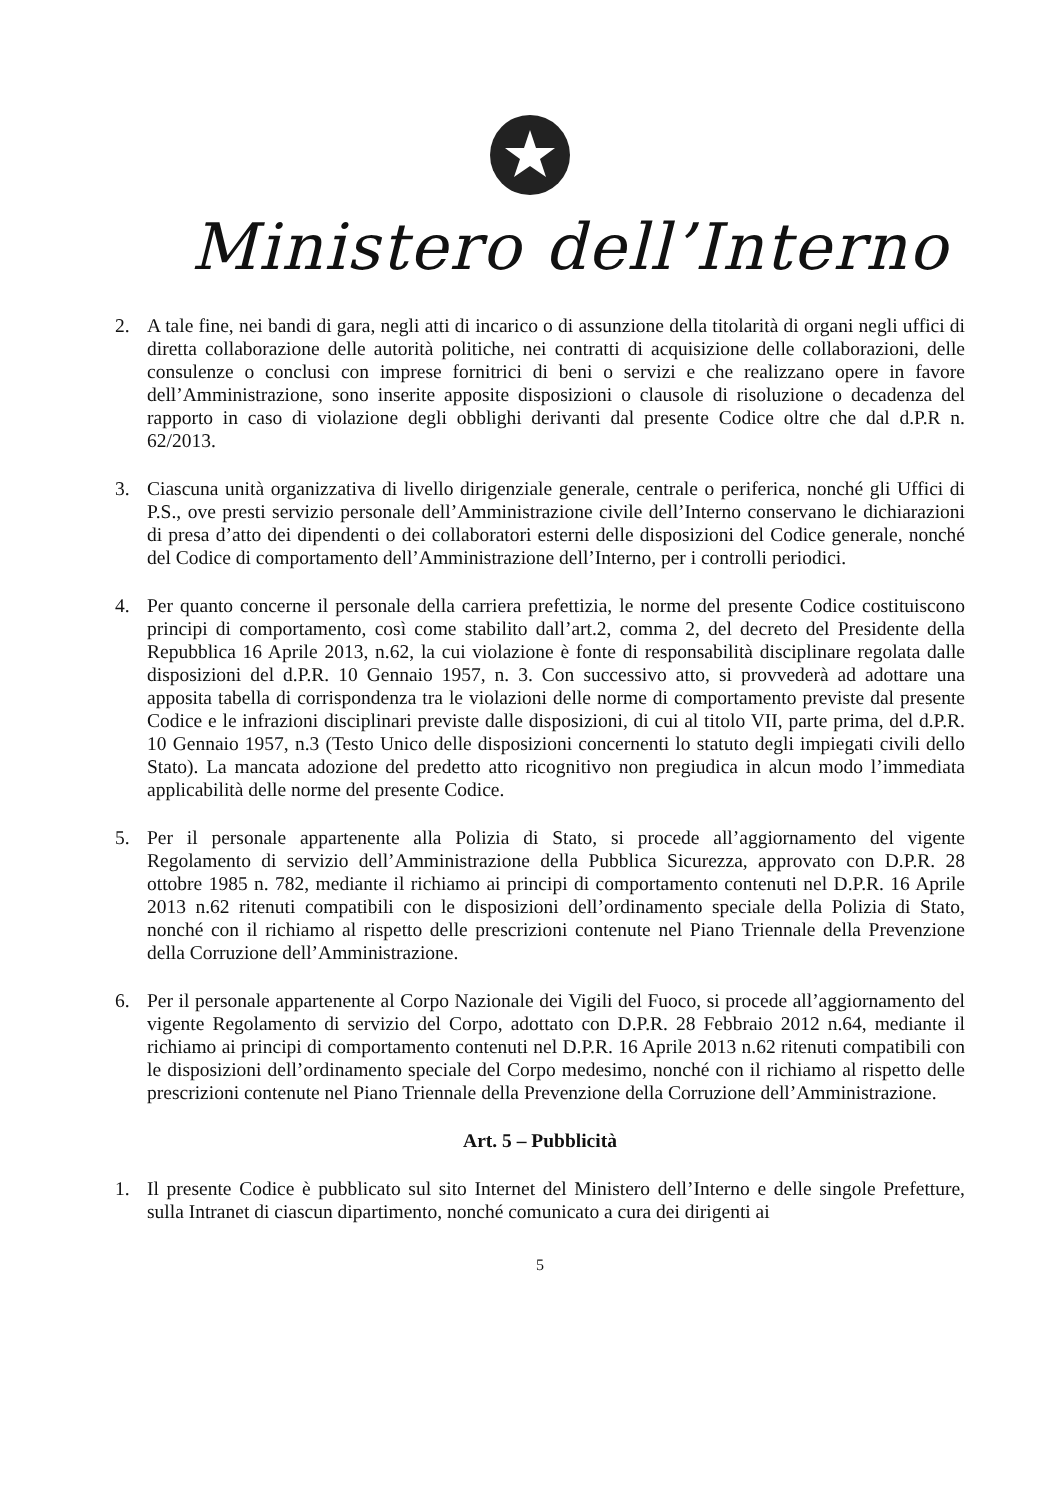Ministero dell’Interno
2. A tale fine, nei bandi di gara, negli atti di incarico o di assunzione della titolarità di organi negli uffici di diretta collaborazione delle autorità politiche, nei contratti di acquisizione delle collaborazioni, delle consulenze o conclusi con imprese fornitrici di beni o servizi e che realizzano opere in favore dell’Amministrazione, sono inserite apposite disposizioni o clausole di risoluzione o decadenza del rapporto in caso di violazione degli obblighi derivanti dal presente Codice oltre che dal d.P.R n. 62/2013.
3. Ciascuna unità organizzativa di livello dirigenziale generale, centrale o periferica, nonché gli Uffici di P.S., ove presti servizio personale dell’Amministrazione civile dell’Interno conservano le dichiarazioni di presa d’atto dei dipendenti o dei collaboratori esterni delle disposizioni del Codice generale, nonché del Codice di comportamento dell’Amministrazione dell’Interno, per i controlli periodici.
4. Per quanto concerne il personale della carriera prefettizia, le norme del presente Codice costituiscono principi di comportamento, così come stabilito dall’art.2, comma 2, del decreto del Presidente della Repubblica 16 Aprile 2013, n.62, la cui violazione è fonte di responsabilità disciplinare regolata dalle disposizioni del d.P.R. 10 Gennaio 1957, n. 3. Con successivo atto, si provvederà ad adottare una apposita tabella di corrispondenza tra le violazioni delle norme di comportamento previste dal presente Codice e le infrazioni disciplinari previste dalle disposizioni, di cui al titolo VII, parte prima, del d.P.R. 10 Gennaio 1957, n.3 (Testo Unico delle disposizioni concernenti lo statuto degli impiegati civili dello Stato). La mancata adozione del predetto atto ricognitivo non pregiudica in alcun modo l’immediata applicabilità delle norme del presente Codice.
5. Per il personale appartenente alla Polizia di Stato, si procede all’aggiornamento del vigente Regolamento di servizio dell’Amministrazione della Pubblica Sicurezza, approvato con D.P.R. 28 ottobre 1985 n. 782, mediante il richiamo ai principi di comportamento contenuti nel D.P.R. 16 Aprile 2013 n.62 ritenuti compatibili con le disposizioni dell’ordinamento speciale della Polizia di Stato, nonché con il richiamo al rispetto delle prescrizioni contenute nel Piano Triennale della Prevenzione della Corruzione dell’Amministrazione.
6. Per il personale appartenente al Corpo Nazionale dei Vigili del Fuoco, si procede all’aggiornamento del vigente Regolamento di servizio del Corpo, adottato con D.P.R. 28 Febbraio 2012 n.64, mediante il richiamo ai principi di comportamento contenuti nel D.P.R. 16 Aprile 2013 n.62 ritenuti compatibili con le disposizioni dell’ordinamento speciale del Corpo medesimo, nonché con il richiamo al rispetto delle prescrizioni contenute nel Piano Triennale della Prevenzione della Corruzione dell’Amministrazione.
Art. 5 – Pubblicità
1. Il presente Codice è pubblicato sul sito Internet del Ministero dell’Interno e delle singole Prefetture, sulla Intranet di ciascun dipartimento, nonché comunicato a cura dei dirigenti ai
5